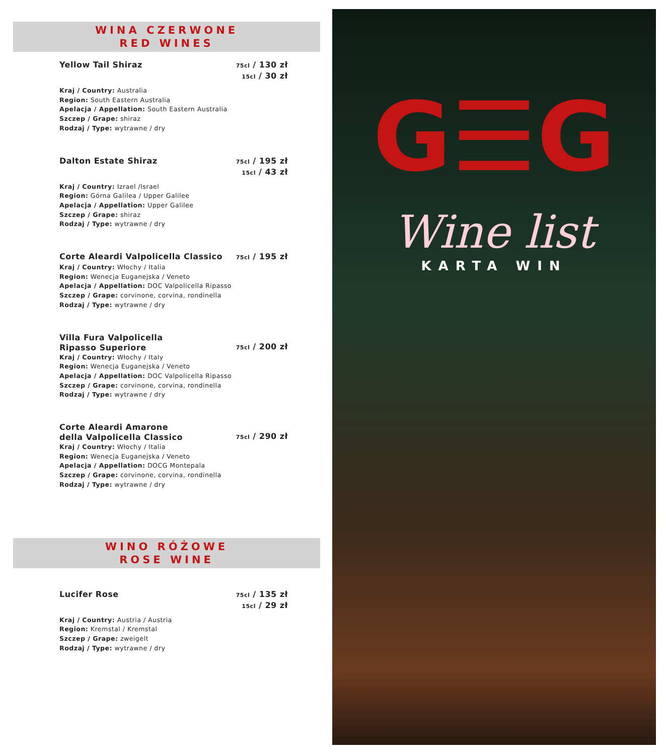WINA CZERWONE
RED WINES
Yellow Tail Shiraz 75cl / 130 zł
15cl / 30 zł
Kraj / Country: Australia
Region: South Eastern Australia
Apelacja / Appellation: South Eastern Australia
Szczep / Grape: shiraz
Rodzaj / Type: wytrawne / dry
Dalton Estate Shiraz 75cl / 195 zł
15cl / 43 zł
Kraj / Country: Izrael /Israel
Region: Górna Galilea / Upper Galilee
Apelacja / Appellation: Upper Galilee
Szczep / Grape: shiraz
Rodzaj / Type: wytrawne / dry
Corte Aleardi Valpolicella Classico 75cl / 195 zł
Kraj / Country: Włochy / Italia
Region: Wenecja Euganejska / Veneto
Apelacja / Appellation: DOC Valpolicella Ripasso
Szczep / Grape: corvinone, corvina, rondinella
Rodzaj / Type: wytrawne / dry
Villa Fura Valpolicella
Ripasso Superiore 75cl / 200 zł
Kraj / Country: Włochy / Italy
Region: Wenecja Euganejska / Veneto
Apelacja / Appellation: DOC Valpolicella Ripasso
Szczep / Grape: corvinone, corvina, rondinella
Rodzaj / Type: wytrawne / dry
Corte Aleardi Amarone
della Valpolicella Classico 75cl / 290 zł
Kraj / Country: Włochy / Italia
Region: Wenecja Euganejska / Veneto
Apelacja / Appellation: DOCG Montepala
Szczep / Grape: corvinone, corvina, rondinella
Rodzaj / Type: wytrawne / dry
WINO RÓŻOWE
ROSE WINE
Lucifer Rose 75cl / 135 zł
15cl / 29 zł
Kraj / Country: Austria / Austria
Region: Kremstal / Kremstal
Szczep / Grape: zweigelt
Rodzaj / Type: wytrawne / dry
G☰G
Wine list
KARTA WIN